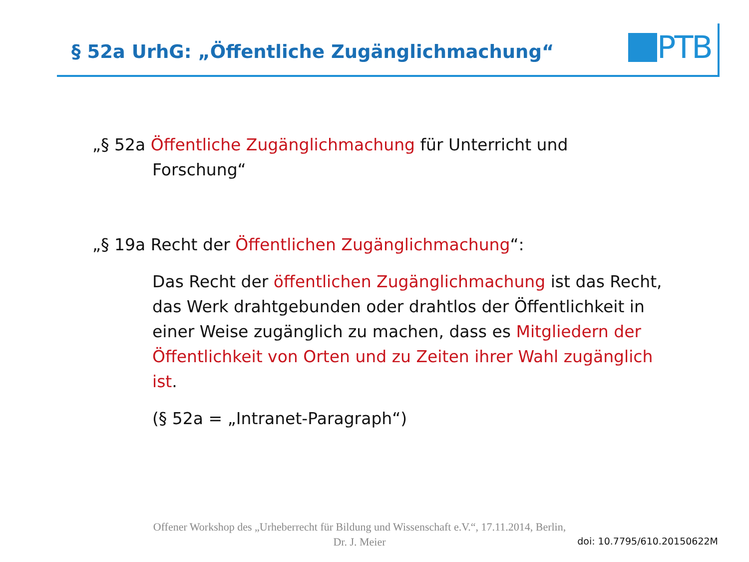§ 52a UrhG: „Öffentliche Zugänglichmachung“
PTB
„§ 52a Öffentliche Zugänglichmachung für Unterricht und
Forschung“
„§ 19a Recht der Öffentlichen Zugänglichmachung“:
Das Recht der öffentlichen Zugänglichmachung ist das Recht, das Werk drahtgebunden oder drahtlos der Öffentlichkeit in einer Weise zugänglich zu machen, dass es Mitgliedern der Öffentlichkeit von Orten und zu Zeiten ihrer Wahl zugänglich ist.
(§ 52a = „Intranet-Paragraph“)
Offener Workshop des „Urheberrecht für Bildung und Wissenschaft e.V.“, 17.11.2014, Berlin,
Dr. J. Meier
doi: 10.7795/610.20150622M